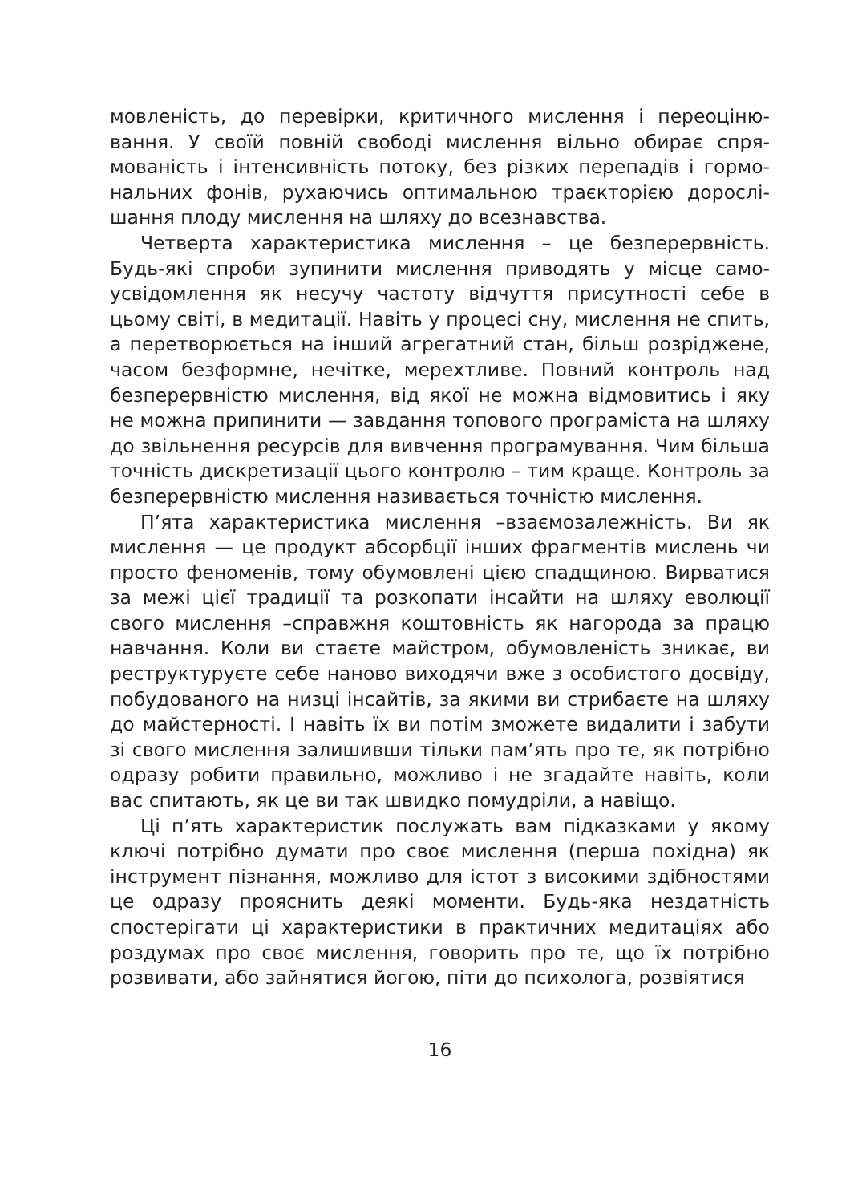мовленість, до перевірки, критичного мислення і переоціню­вання. У своїй повній свободі мислення вільно обирає спря­мованість і інтенсивність потоку, без різких перепадів і гормо­нальних фонів, рухаючись оптимальною траєкторією дорослі­шання плоду мислення на шляху до всезнавства.
Четверта характеристика мислення – це безперервність. Будь-які спроби зупинити мислення приводять у місце само­усвідомлення як несучу частоту відчуття присутності себе в цьому світі, в медитації. Навіть у процесі сну, мислення не спить, а перетворюється на інший агрегатний стан, більш ро­зріджене, часом безформне, нечітке, мерехтливе. Повний кон­троль над безперервністю мислення, від якої не можна відмо­витись і яку не можна припинити — завдання топового програ­міста на шляху до звільнення ресурсів для вивчення програ­мування. Чим більша точність дискретизації цього контролю – тим краще. Контроль за безперервністю мислення називається точністю мислення.
П’ята характеристика мислення –взаємозалежність. Ви як мислення — це продукт абсорбції інших фрагментів мислень чи просто феноменів, тому обумовлені цією спадщиною. Вирвати­ся за межі цієї традиції та розкопати інсайти на шляху еволюції свого мислення –справжня коштовність як нагорода за працю навчання. Коли ви стаєте майстром, обумовленість зникає, ви реструктуруєте себе наново виходячи вже з особистого досві­ду, побудованого на низці інсайтів, за якими ви стрибаєте на шляху до майстерності. І навіть їх ви потім зможете видалити і забути зі свого мислення залишивши тільки пам’ять про те, як потрібно одразу робити правильно, можливо і не згадайте на­віть, коли вас спитають, як це ви так швидко помудріли, а наві­що.
Ці п’ять характеристик послужать вам підказками у якому ключі потрібно думати про своє мислення (перша похідна) як інструмент пізнання, можливо для істот з високими здібностя­ми це одразу прояснить деякі моменти. Будь-яка нездатність спостерігати ці характеристики в практичних медитаціях або роздумах про своє мислення, говорить про те, що їх потрібно розвивати, або зайнятися йогою, піти до психолога, розвіятися
16